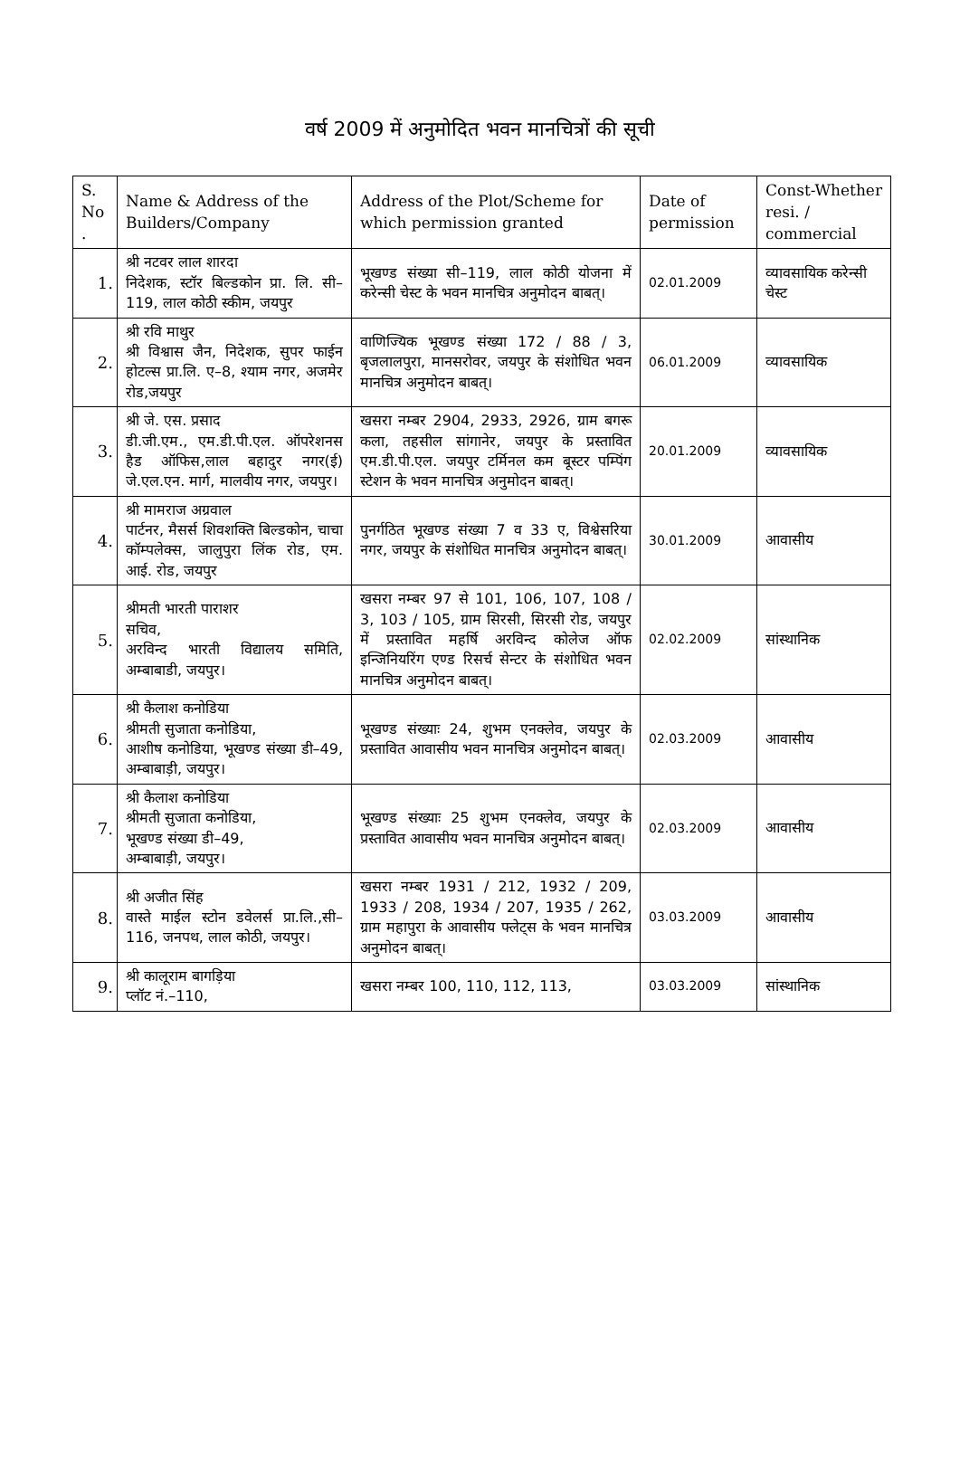वर्ष 2009 में अनुमोदित भवन मानचित्रों की सूची
| S. No . | Name & Address of the Builders/Company | Address of the Plot/Scheme for which permission granted | Date of permission | Const-Whether resi. / commercial |
| --- | --- | --- | --- | --- |
| 1. | श्री नटवर लाल शारदा निदेशक, स्टॉर बिल्डकोन प्रा. लि. सी–119, लाल कोठी स्कीम, जयपुर | भूखण्ड संख्या सी–119, लाल कोठी योजना में करेन्सी चेस्ट के भवन मानचित्र अनुमोदन बाबत्। | 02.01.2009 | व्यावसायिक करेन्सी चेस्ट |
| 2. | श्री रवि माथुर श्री विश्वास जैन, निदेशक, सुपर फाईन होटल्स प्रा.लि. ए–8, श्याम नगर, अजमेर रोड,जयपुर | वाणिज्यिक भूखण्ड संख्या 172 / 88 / 3, बृजलालपुरा, मानसरोवर, जयपुर के संशोधित भवन मानचित्र अनुमोदन बाबत्। | 06.01.2009 | व्यावसायिक |
| 3. | श्री जे. एस. प्रसाद डी.जी.एम., एम.डी.पी.एल. ऑपरेशनस हैड ऑफिस,लाल बहादुर नगर(ई) जे.एल.एन. मार्ग, मालवीय नगर, जयपुर। | खसरा नम्बर 2904, 2933, 2926, ग्राम बगरू कला, तहसील सांगानेर, जयपुर के प्रस्तावित एम.डी.पी.एल. जयपुर टर्मिनल कम बूस्टर पम्पिंग स्टेशन के भवन मानचित्र अनुमोदन बाबत्। | 20.01.2009 | व्यावसायिक |
| 4. | श्री मामराज अग्रवाल पार्टनर, मैसर्स शिवशक्ति बिल्डकोन, चाचा कॉम्पलेक्स, जालुपुरा लिंक रोड, एम. आई. रोड, जयपुर | पुनर्गठित भूखण्ड संख्या 7 व 33 ए, विश्वेसरिया नगर, जयपुर के संशोधित मानचित्र अनुमोदन बाबत्। | 30.01.2009 | आवासीय |
| 5. | श्रीमती भारती पाराशर सचिव, अरविन्द भारती विद्यालय समिति, अम्बाबाडी, जयपुर। | खसरा नम्बर 97 से 101, 106, 107, 108 / 3, 103 / 105, ग्राम सिरसी, सिरसी रोड, जयपुर में प्रस्तावित महर्षि अरविन्द कोलेज ऑफ इन्जिनियरिंग एण्ड रिसर्च सेन्टर के संशोधित भवन मानचित्र अनुमोदन बाबत्। | 02.02.2009 | सांस्थानिक |
| 6. | श्री कैलाश कनोडिया श्रीमती सुजाता कनोडिया, आशीष कनोडिया, भूखण्ड संख्या डी–49, अम्बाबाड़ी, जयपुर। | भूखण्ड संख्याः 24, शुभम एनक्लेव, जयपुर के प्रस्तावित आवासीय भवन मानचित्र अनुमोदन बाबत्। | 02.03.2009 | आवासीय |
| 7. | श्री कैलाश कनोडिया श्रीमती सुजाता कनोडिया, भूखण्ड संख्या डी–49, अम्बाबाड़ी, जयपुर। | भूखण्ड संख्याः 25 शुभम एनक्लेव, जयपुर के प्रस्तावित आवासीय भवन मानचित्र अनुमोदन बाबत्। | 02.03.2009 | आवासीय |
| 8. | श्री अजीत सिंह वास्ते माईल स्टोन डवेलर्स प्रा.लि.,सी–116, जनपथ, लाल कोठी, जयपुर। | खसरा नम्बर 1931 / 212, 1932 / 209, 1933 / 208, 1934 / 207, 1935 / 262, ग्राम महापुरा के आवासीय फ्लेट्स के भवन मानचित्र अनुमोदन बाबत्। | 03.03.2009 | आवासीय |
| 9. | श्री कालूराम बागड़िया प्लॉट नं.–110, | खसरा नम्बर 100, 110, 112, 113, | 03.03.2009 | सांस्थानिक |